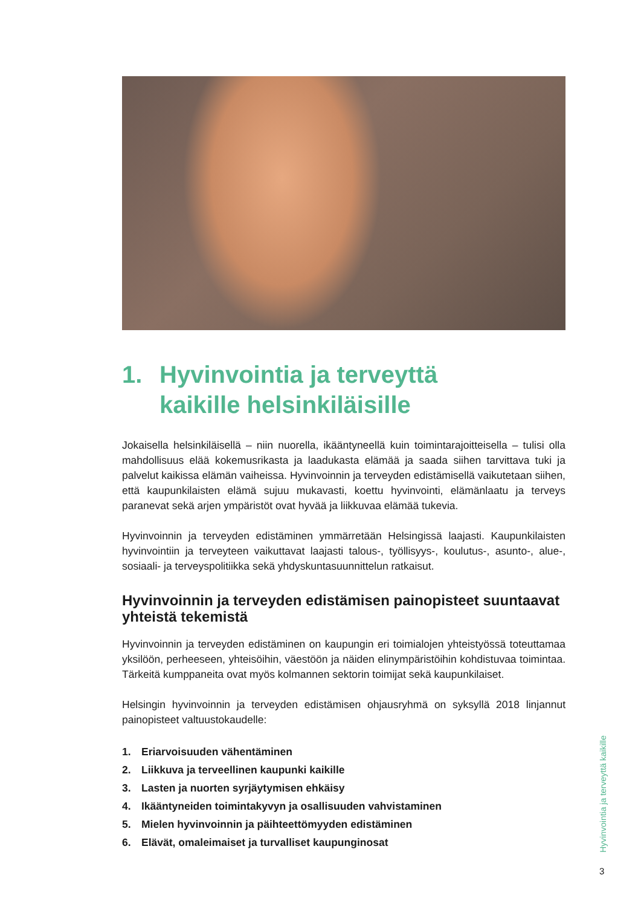1. Hyvinvointia ja terveyttä
kaikille helsinkiläisille
Jokaisella helsinkiläisellä – niin nuorella, ikääntyneellä kuin toimintarajoitteisella – tulisi olla mahdollisuus elää kokemusrikasta ja laadukasta elämää ja saada siihen tarvittava tuki ja palvelut kaikissa elämän vaiheissa. Hyvinvoinnin ja terveyden edistämisellä vaikutetaan siihen, että kaupunkilaisten elämä sujuu mukavasti, koettu hyvinvointi, elämänlaatu ja terveys paranevat sekä arjen ympäristöt ovat hyvää ja liikkuvaa elämää tukevia.
Hyvinvoinnin ja terveyden edistäminen ymmärretään Helsingissä laajasti. Kaupunkilaisten hyvinvointiin ja terveyteen vaikuttavat laajasti talous-, työllisyys-, koulutus-, asunto-, alue-, sosiaali- ja terveyspolitiikka sekä yhdyskuntasuunnittelun ratkaisut.
Hyvinvoinnin ja terveyden edistämisen painopisteet suuntaavat yhteistä tekemistä
Hyvinvoinnin ja terveyden edistäminen on kaupungin eri toimialojen yhteistyössä toteuttamaa yksilöön, perheeseen, yhteisöihin, väestöön ja näiden elinympäristöihin kohdistuvaa toimintaa. Tärkeitä kumppaneita ovat myös kolmannen sektorin toimijat sekä kaupunkilaiset.
Helsingin hyvinvoinnin ja terveyden edistämisen ohjausryhmä on syksyllä 2018 linjannut painopisteet valtuustokaudelle:
1. Eriarvoisuuden vähentäminen
2. Liikkuva ja terveellinen kaupunki kaikille
3. Lasten ja nuorten syrjäytymisen ehkäisy
4. Ikääntyneiden toimintakyvyn ja osallisuuden vahvistaminen
5. Mielen hyvinvoinnin ja päihteettömyyden edistäminen
6. Elävät, omaleimaiset ja turvalliset kaupunginosat
Hyvinvointia ja terveyttä kaikille
3